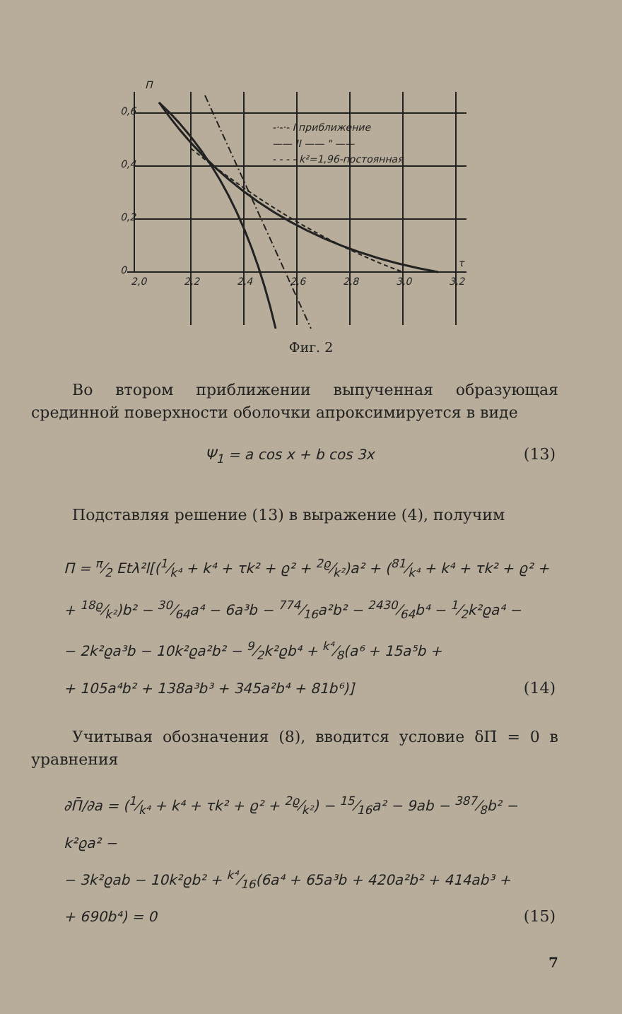П
0,6
0,4
0,2
0
2,0
2,2
2,4
2,6
2,8
3,0
3,2
τ
-·-·- I приближение
—— II —— " ——
- - - - k²=1,96-постоянная
Фиг. 2
Во втором приближении выпученная образующая срединной поверхности оболочки апроксимируется в виде
Ψ<sub>1</sub> = a cos x + b cos 3x (13)
Подставляя решение (13) в выражение (4), получим
П = π⁄2 Etλ²l[(1⁄k⁴ + k⁴ + τk² + ϱ² + 2ϱ⁄k²)a² + (81⁄k⁴ + k⁴ + τk² + ϱ² +
+ 18ϱ⁄k²)b² − 30⁄64a⁴ − 6a³b − 774⁄16a²b² − 2430⁄64b⁴ − 1⁄2k²ϱa⁴ −
− 2k²ϱa³b − 10k²ϱa²b² − 9⁄2k²ϱb⁴ + k⁴⁄8(a⁶ + 15a⁵b +
+ 105a⁴b² + 138a³b³ + 345a²b⁴ + 81b⁶)] (14)
Учитывая обозначения (8), вводится условие δП̄ = 0 в уравнения
∂П̄/∂a = (1⁄k⁴ + k⁴ + τk² + ϱ² + 2ϱ⁄k²) − 15⁄16a² − 9ab − 387⁄8b² − k²ϱa² −
− 3k²ϱab − 10k²ϱb² + k⁴⁄16(6a⁴ + 65a³b + 420a²b² + 414ab³ +
+ 690b⁴) = 0 (15)
7